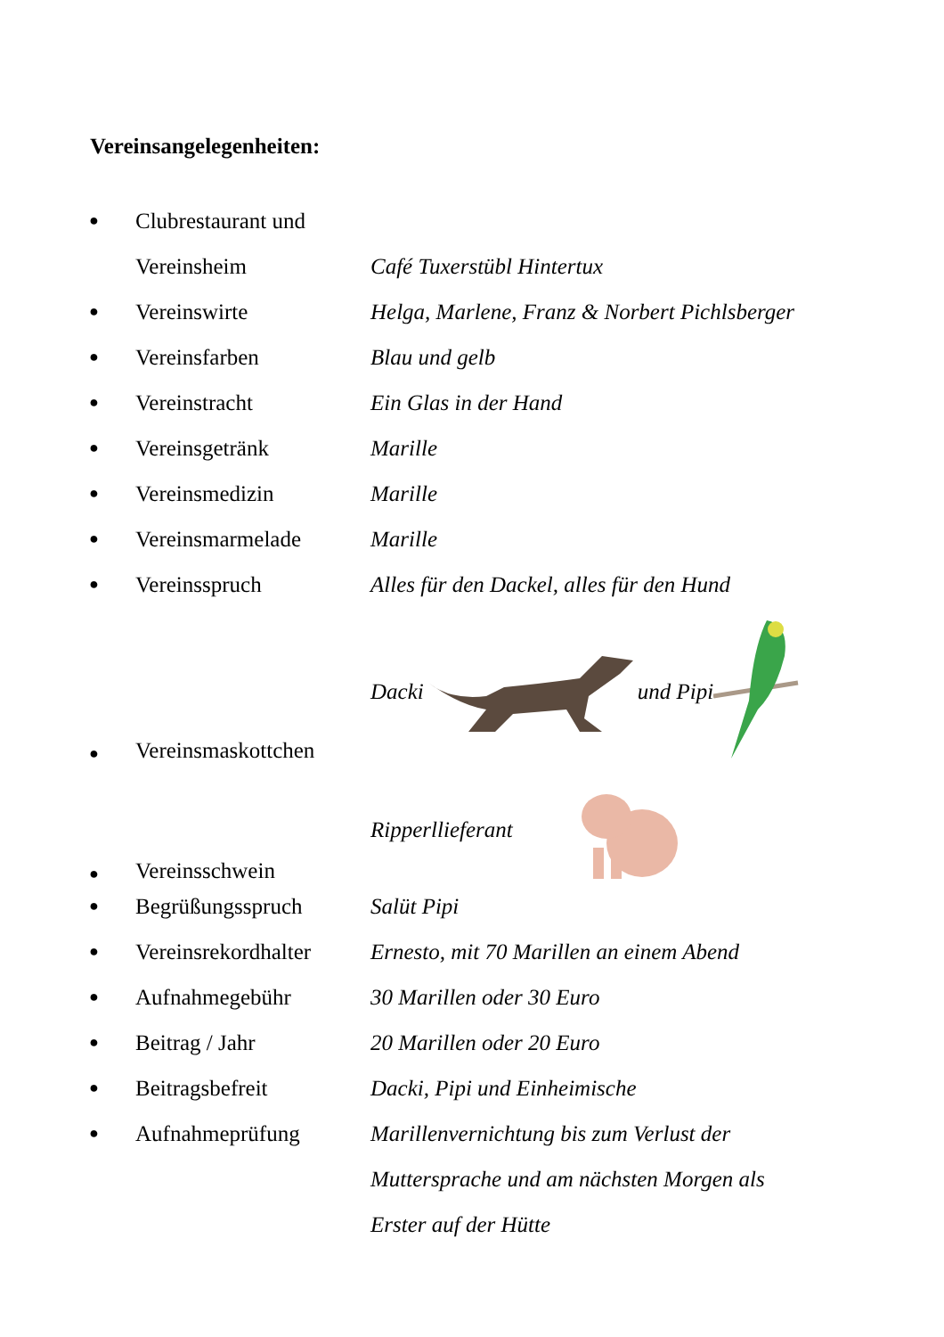Vereinsangelegenheiten:
● Clubrestaurant und
Vereinsheim Café Tuxerstübl Hintertux
● Vereinswirte Helga, Marlene, Franz & Norbert Pichlsberger
● Vereinsfarben Blau und gelb
● Vereinstracht Ein Glas in der Hand
● Vereinsgetränk Marille
● Vereinsmedizin Marille
● Vereinsmarmelade Marille
● Vereinsspruch Alles für den Dackel, alles für den Hund
● Vereinsmaskottchen Dacki und Pipi
● Vereinsschwein Ripperllieferant
● Begrüßungsspruch Salüt Pipi
● Vereinsrekordhalter Ernesto, mit 70 Marillen an einem Abend
● Aufnahmegebühr 30 Marillen oder 30 Euro
● Beitrag / Jahr 20 Marillen oder 20 Euro
● Beitragsbefreit Dacki, Pipi und Einheimische
● Aufnahmeprüfung Marillenvernichtung bis zum Verlust der
Muttersprache und am nächsten Morgen als
Erster auf der Hütte